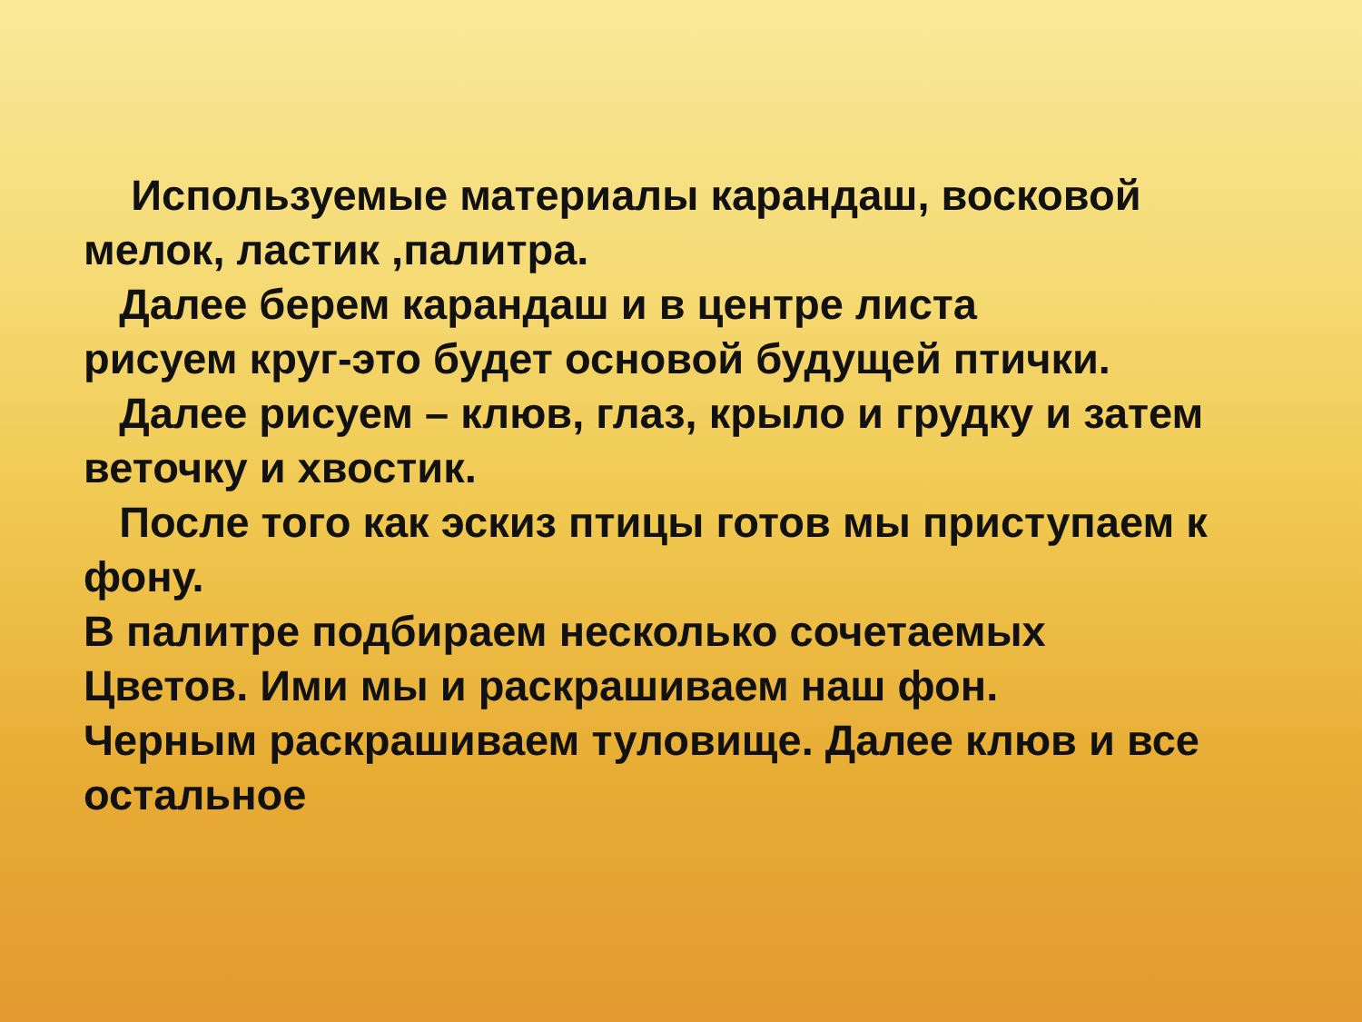Используемые материалы карандаш, восковой мелок, ластик ,палитра.
Далее берем карандаш и в центре листа
рисуем круг-это будет основой будущей птички.
Далее рисуем – клюв, глаз, крыло и грудку и затем веточку и хвостик.
После того как эскиз птицы готов мы приступаем к фону.
В палитре подбираем несколько сочетаемых
Цветов. Ими мы и раскрашиваем наш фон.
Черным раскрашиваем туловище. Далее клюв и все остальное